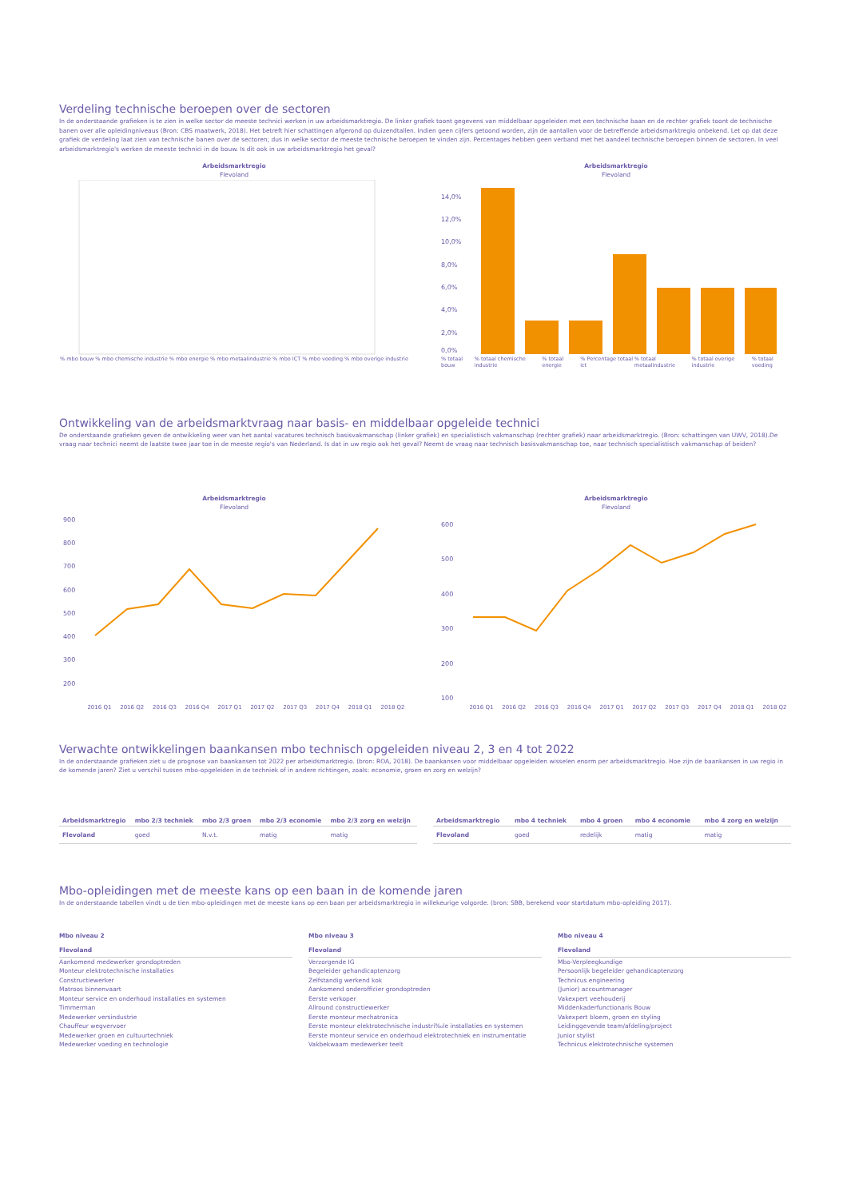Verdeling technische beroepen over de sectoren
In de onderstaande grafieken is te zien in welke sector de meeste technici werken in uw arbeidsmarktregio. De linker grafiek toont gegevens van middelbaar opgeleiden met een technische baan en de rechter grafiek toont de technische banen over alle opleidingniveaus (Bron: CBS maatwerk, 2018). Het betreft hier schattingen afgerond op duizendtallen. Indien geen cijfers getoond worden, zijn de aantallen voor de betreffende arbeidsmarktregio onbekend. Let op dat deze grafiek de verdeling laat zien van technische banen over de sectoren; dus in welke sector de meeste technische beroepen te vinden zijn. Percentages hebben geen verband met het aandeel technische beroepen binnen de sectoren. In veel arbeidsmarktregio's werken de meeste technici in de bouw. Is dit ook in uw arbeidsmarktregio het geval?
Arbeidsmarktregio
Flevoland
% mbo bouw % mbo chemische industrie % mbo energie % mbo metaalindustrie % mbo ICT % mbo voeding % mbo overige industrie
Arbeidsmarktregio
Flevoland
14,0%
12,0%
10,0%
8,0%
6,0%
4,0%
2,0%
0,0%
% totaal bouw % totaal chemische industrie % totaal energie % Percentage totaal ict % totaal metaalindustrie % totaal overige industrie % totaal voeding
Ontwikkeling van de arbeidsmarktvraag naar basis- en middelbaar opgeleide technici
De onderstaande grafieken geven de ontwikkeling weer van het aantal vacatures technisch basisvakmanschap (linker grafiek) en specialistisch vakmanschap (rechter grafiek) naar arbeidsmarktregio. (Bron: schattingen van UWV, 2018).De vraag naar technici neemt de laatste twee jaar toe in de meeste regio's van Nederland. Is dat in uw regio ook het geval? Neemt de vraag naar technisch basisvakmanschap toe, naar technisch specialistisch vakmanschap of beiden?
Arbeidsmarktregio
Flevoland
900
800
700
600
500
400
300
200
2016 Q1 2016 Q2 2016 Q3 2016 Q4 2017 Q1 2017 Q2 2017 Q3 2017 Q4 2018 Q1 2018 Q2
Arbeidsmarktregio
Flevoland
600
500
400
300
200
100
2016 Q1 2016 Q2 2016 Q3 2016 Q4 2017 Q1 2017 Q2 2017 Q3 2017 Q4 2018 Q1 2018 Q2
Verwachte ontwikkelingen baankansen mbo technisch opgeleiden niveau 2, 3 en 4 tot 2022
In de onderstaande grafieken ziet u de prognose van baankansen tot 2022 per arbeidsmarktregio. (bron: ROA, 2018). De baankansen voor middelbaar opgeleiden wisselen enorm per arbeidsmarktregio. Hoe zijn de baankansen in uw regio in de komende jaren? Ziet u verschil tussen mbo-opgeleiden in de techniek of in andere richtingen, zoals: economie, groen en zorg en welzijn?
| Arbeidsmarktregio | mbo 2/3 techniek | mbo 2/3 groen | mbo 2/3 economie | mbo 2/3 zorg en welzijn |
| --- | --- | --- | --- | --- |
| Flevoland | goed | N.v.t. | matig | matig |
| Arbeidsmarktregio | mbo 4 techniek | mbo 4 groen | mbo 4 economie | mbo 4 zorg en welzijn |
| --- | --- | --- | --- | --- |
| Flevoland | goed | redelijk | matig | matig |
Mbo-opleidingen met de meeste kans op een baan in de komende jaren
In de onderstaande tabellen vindt u de tien mbo-opleidingen met de meeste kans op een baan per arbeidsmarktregio in willekeurige volgorde. (bron: SBB, berekend voor startdatum mbo-opleiding 2017).
Mbo niveau 2
Flevoland
Aankomend medewerker grondoptreden
Monteur elektrotechnische installaties
Constructiewerker
Matroos binnenvaart
Monteur service en onderhoud installaties en systemen
Timmerman
Medewerker versindustrie
Chauffeur wegvervoer
Medewerker groen en cultuurtechniek
Medewerker voeding en technologie
Mbo niveau 3
Flevoland
Verzorgende IG
Begeleider gehandicaptenzorg
Zelfstandig werkend kok
Aankomend onderofficier grondoptreden
Eerste verkoper
Allround constructiewerker
Eerste monteur mechatronica
Eerste monteur elektrotechnische industri‰le installaties en systemen
Eerste monteur service en onderhoud elektrotechniek en instrumentatie
Vakbekwaam medewerker teelt
Mbo niveau 4
Flevoland
Mbo-Verpleegkundige
Persoonlijk begeleider gehandicaptenzorg
Technicus engineering
(Junior) accountmanager
Vakexpert veehouderij
Middenkaderfunctionaris Bouw
Vakexpert bloem, groen en styling
Leidinggevende team/afdeling/project
Junior stylist
Technicus elektrotechnische systemen